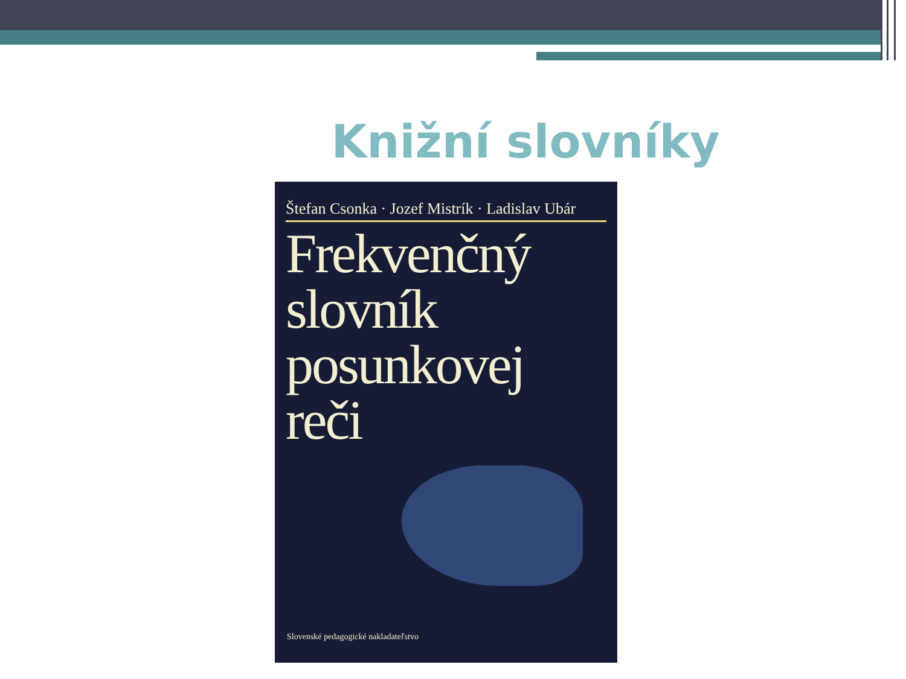Knižní slovníky
Štefan Csonka · Jozef Mistrík · Ladislav Ubár
Frekvenčný
slovník
posunkovej
reči
Slovenské pedagogické nakladateľstvo